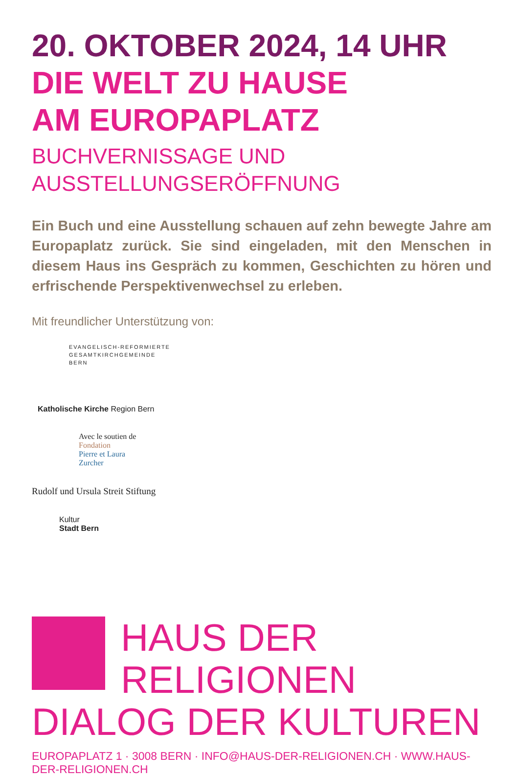20. OKTOBER 2024, 14 UHR
DIE WELT ZU HAUSE
AM EUROPAPLATZ
BUCHVERNISSAGE UND
AUSSTELLUNGSERÖFFNUNG
Ein Buch und eine Ausstellung schauen auf zehn bewegte Jahre am Europaplatz zurück. Sie sind eingeladen, mit den Menschen in diesem Haus ins Gespräch zu kommen, Geschichten zu hören und erfrischende Perspektivenwechsel zu erleben.
Mit freundlicher Unterstützung von:
EVANGELISCH-REFORMIERTE
GESAMTKIRCHGEMEINDE
BERN
Katholische Kirche Region Bern
Avec le soutien de
Fondation
Pierre et Laura
Zurcher
Rudolf und Ursula Streit Stiftung
Kultur
Stadt Bern
HAUS DER RELIGIONEN
DIALOG DER KULTUREN
EUROPAPLATZ 1 · 3008 BERN · INFO@HAUS-DER-RELIGIONEN.CH · WWW.HAUS-DER-RELIGIONEN.CH